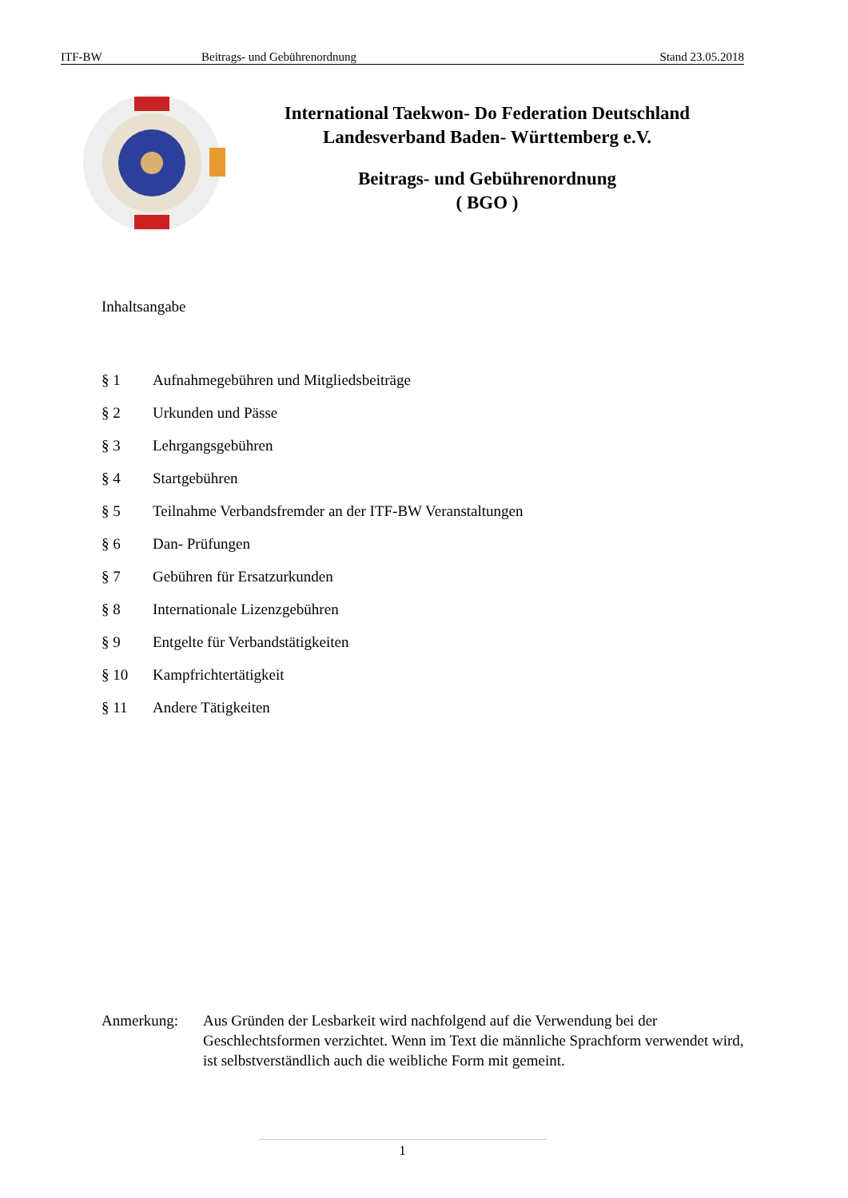ITF-BW Beitrags- und Gebührenordnung Stand 23.05.2018
International Taekwon- Do Federation Deutschland
Landesverband Baden- Württemberg e.V.
Beitrags- und Gebührenordnung
( BGO )
Inhaltsangabe
§ 1 Aufnahmegebühren und Mitgliedsbeiträge
§ 2 Urkunden und Pässe
§ 3 Lehrgangsgebühren
§ 4 Startgebühren
§ 5 Teilnahme Verbandsfremder an der ITF-BW Veranstaltungen
§ 6 Dan- Prüfungen
§ 7 Gebühren für Ersatzurkunden
§ 8 Internationale Lizenzgebühren
§ 9 Entgelte für Verbandstätigkeiten
§ 10 Kampfrichtertätigkeit
§ 11 Andere Tätigkeiten
Anmerkung: Aus Gründen der Lesbarkeit wird nachfolgend auf die Verwendung bei der Geschlechtsformen verzichtet. Wenn im Text die männliche Sprachform verwendet wird, ist selbstverständlich auch die weibliche Form mit gemeint.
1